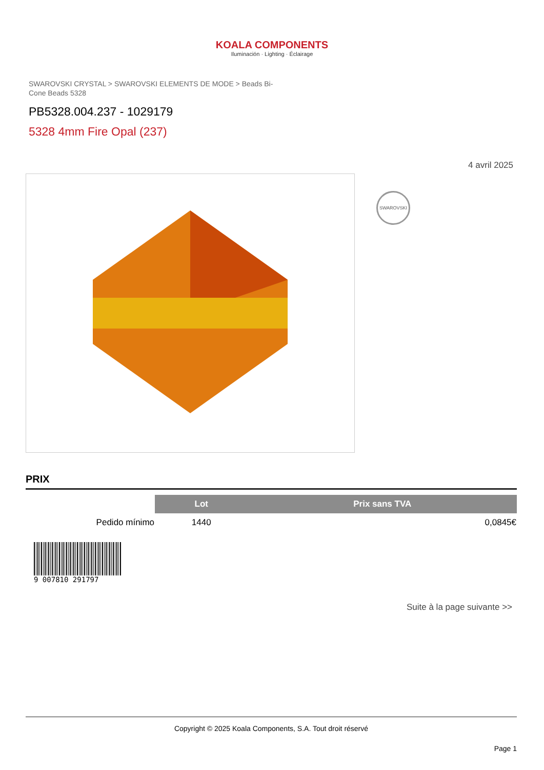KOALA COMPONENTS
Iluminación · Lighting · Éclairage
SWAROVSKI CRYSTAL > SWAROVSKI ELEMENTS DE MODE > Beads Bi-Cone Beads 5328
PB5328.004.237 - 1029179
5328 4mm Fire Opal (237)
4 avril 2025
SWAROVSKI
PRIX
| | Lot | Prix sans TVA |
| Pedido mínimo | 1440 | 0,0845€ |
9 007810 291797
Suite à la page suivante >>
Copyright © 2025 Koala Components, S.A. Tout droit réservé
Page 1